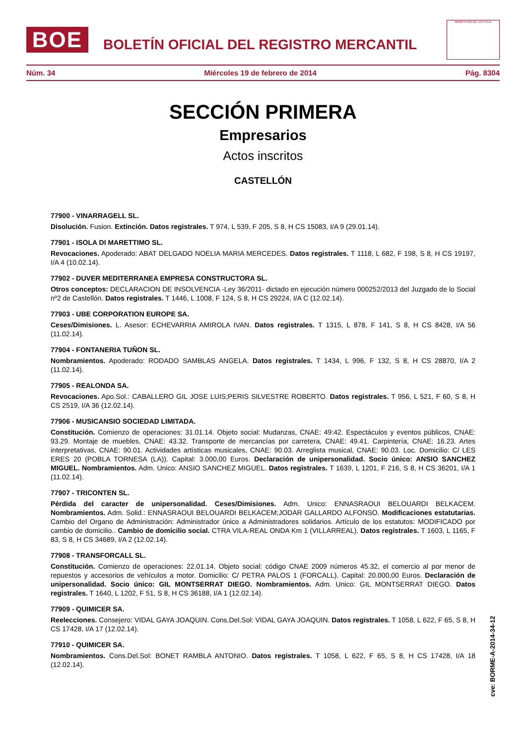BOE
BOLETÍN OFICIAL DEL REGISTRO MERCANTIL
MINISTERIO DE JUSTICIA
Núm. 34 Miércoles 19 de febrero de 2014 Pág. 8304
SECCIÓN PRIMERA
Empresarios
Actos inscritos
CASTELLÓN
77900 - VINARRAGELL SL.
Disolución. Fusion. Extinción. Datos registrales. T 974, L 539, F 205, S 8, H CS 15083, I/A 9 (29.01.14).
77901 - ISOLA DI MARETTIMO SL.
Revocaciones. Apoderado: ABAT DELGADO NOELIA MARIA MERCEDES. Datos registrales. T 1118, L 682, F 198, S 8, H CS 19197, I/A 4 (10.02.14).
77902 - DUVER MEDITERRANEA EMPRESA CONSTRUCTORA SL.
Otros conceptos: DECLARACION DE INSOLVENCIA -Ley 36/2011- dictado en ejecución número 000252/2013 del Juzgado de lo Social nº2 de Castellón. Datos registrales. T 1446, L 1008, F 124, S 8, H CS 29224, I/A C (12.02.14).
77903 - UBE CORPORATION EUROPE SA.
Ceses/Dimisiones. L. Asesor: ECHEVARRIA AMIROLA IVAN. Datos registrales. T 1315, L 878, F 141, S 8, H CS 8428, I/A 56 (11.02.14).
77904 - FONTANERIA TUÑON SL.
Nombramientos. Apoderado: RODADO SAMBLAS ANGELA. Datos registrales. T 1434, L 996, F 132, S 8, H CS 28870, I/A 2 (11.02.14).
77905 - REALONDA SA.
Revocaciones. Apo.Sol.: CABALLERO GIL JOSE LUIS;PERIS SILVESTRE ROBERTO. Datos registrales. T 956, L 521, F 60, S 8, H CS 2519, I/A 36 (12.02.14).
77906 - MUSICANSIO SOCIEDAD LIMITADA.
Constitución. Comienzo de operaciones: 31.01.14. Objeto social: Mudanzas, CNAE: 49:42. Espectáculos y eventos públicos, CNAE: 93.29. Montaje de muebles, CNAE: 43.32. Transporte de mercancías por carretera, CNAE: 49.41. Carpintería, CNAE: 16.23. Artes interpretativas, CNAE: 90.01. Actividades artísticas musicales, CNAE: 90.03. Arreglista musical, CNAE: 90.03. Loc. Domicilio: C/ LES ERES 20 (POBLA TORNESA (LA)). Capital: 3.000,00 Euros. Declaración de unipersonalidad. Socio único: ANSIO SANCHEZ MIGUEL. Nombramientos. Adm. Unico: ANSIO SANCHEZ MIGUEL. Datos registrales. T 1639, L 1201, F 216, S 8, H CS 36201, I/A 1 (11.02.14).
77907 - TRICONTEN SL.
Pérdida del caracter de unipersonalidad. Ceses/Dimisiones. Adm. Unico: ENNASRAOUI BELOUARDI BELKACEM. Nombramientos. Adm. Solid.: ENNASRAOUI BELOUARDI BELKACEM;JODAR GALLARDO ALFONSO. Modificaciones estatutarias. Cambio del Organo de Administración: Administrador único a Administradores solidarios. Artículo de los estatutos: MODIFICADO por cambio de domicilio.. Cambio de domicilio social. CTRA VILA-REAL ONDA Km 1 (VILLARREAL). Datos registrales. T 1603, L 1165, F 83, S 8, H CS 34689, I/A 2 (12.02.14).
77908 - TRANSFORCALL SL.
Constitución. Comienzo de operaciones: 22.01.14. Objeto social: código CNAE 2009 números 45.32, el comercio al por menor de repuestos y accesorios de vehículos a motor. Domicilio: C/ PETRA PALOS 1 (FORCALL). Capital: 20.000,00 Euros. Declaración de unipersonalidad. Socio único: GIL MONTSERRAT DIEGO. Nombramientos. Adm. Unico: GIL MONTSERRAT DIEGO. Datos registrales. T 1640, L 1202, F 51, S 8, H CS 36188, I/A 1 (12.02.14).
77909 - QUIMICER SA.
Reelecciones. Consejero: VIDAL GAYA JOAQUIN. Cons.Del.Sol: VIDAL GAYA JOAQUIN. Datos registrales. T 1058, L 622, F 65, S 8, H CS 17428, I/A 17 (12.02.14).
77910 - QUIMICER SA.
Nombramientos. Cons.Del.Sol: BONET RAMBLA ANTONIO. Datos registrales. T 1058, L 622, F 65, S 8, H CS 17428, I/A 18 (12.02.14).
cve: BORME-A-2014-34-12